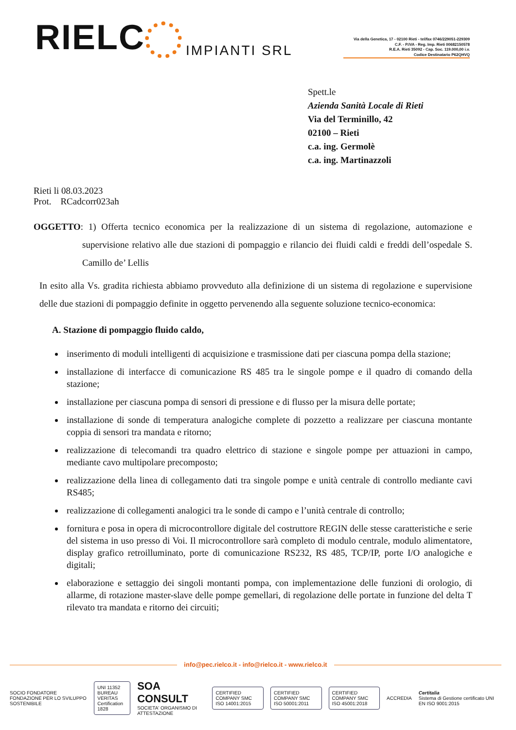RIELC
IMPIANTI SRL
Via della Genetica, 17 - 02100 Rieti - tel/fax 0746/229051-229309
C.F. - P.IVA - Reg. Imp. Rieti 00682150578
R.E.A. Rieti 35092 - Cap. Soc. 119.000,00 i.v.
Codice Destinatario P62QHVQ
Spett.le
Azienda Sanità Locale di Rieti
Via del Terminillo, 42
02100 – Rieti
c.a. ing. Germolè
c.a. ing. Martinazzoli
Rieti li 08.03.2023
Prot. RCadcorr023ah
OGGETTO: 1) Offerta tecnico economica per la realizzazione di un sistema di regolazione, automazione e supervisione relativo alle due stazioni di pompaggio e rilancio dei fluidi caldi e freddi dell’ospedale S. Camillo de’ Lellis
In esito alla Vs. gradita richiesta abbiamo provveduto alla definizione di un sistema di regolazione e supervisione delle due stazioni di pompaggio definite in oggetto pervenendo alla seguente soluzione tecnico-economica:
A. Stazione di pompaggio fluido caldo,
inserimento di moduli intelligenti di acquisizione e trasmissione dati per ciascuna pompa della stazione;
installazione di interfacce di comunicazione RS 485 tra le singole pompe e il quadro di comando della stazione;
installazione per ciascuna pompa di sensori di pressione e di flusso per la misura delle portate;
installazione di sonde di temperatura analogiche complete di pozzetto a realizzare per ciascuna montante coppia di sensori tra mandata e ritorno;
realizzazione di telecomandi tra quadro elettrico di stazione e singole pompe per attuazioni in campo, mediante cavo multipolare precomposto;
realizzazione della linea di collegamento dati tra singole pompe e unità centrale di controllo mediante cavi RS485;
realizzazione di collegamenti analogici tra le sonde di campo e l’unità centrale di controllo;
fornitura e posa in opera di microcontrollore digitale del costruttore REGIN delle stesse caratteristiche e serie del sistema in uso presso di Voi. Il microcontrollore sarà completo di modulo centrale, modulo alimentatore, display grafico retroilluminato, porte di comunicazione RS232, RS 485, TCP/IP, porte I/O analogiche e digitali;
elaborazione e settaggio dei singoli montanti pompa, con implementazione delle funzioni di orologio, di allarme, di rotazione master-slave delle pompe gemellari, di regolazione delle portate in funzione del delta T rilevato tra mandata e ritorno dei circuiti;
info@pec.rielco.it - info@rielco.it - www.rielco.it
SOCIO FONDATORE
FONDAZIONE PER LO SVILUPPO SOSTENIBILE
UNI 11352
BUREAU VERITAS
Certification 1828
SOA CONSULT
SOCIETA' ORGANISMO DI ATTESTAZIONE
CERTIFIED COMPANY SMC
ISO 14001:2015
CERTIFIED COMPANY SMC
ISO 50001:2011
CERTIFIED COMPANY SMC
ISO 45001:2018
ACCREDIA Certitalia
Sistema di Gestione certificato UNI EN ISO 9001:2015